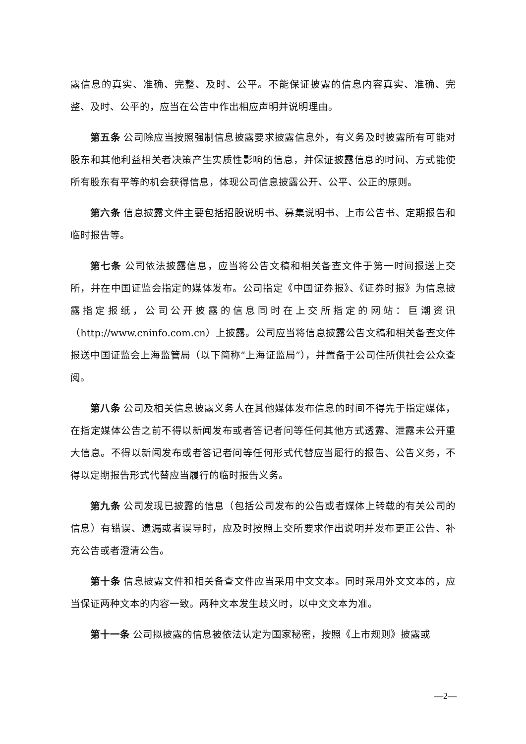露信息的真实、准确、完整、及时、公平。不能保证披露的信息内容真实、准确、完整、及时、公平的，应当在公告中作出相应声明并说明理由。
第五条 公司除应当按照强制信息披露要求披露信息外，有义务及时披露所有可能对股东和其他利益相关者决策产生实质性影响的信息，并保证披露信息的时间、方式能使所有股东有平等的机会获得信息，体现公司信息披露公开、公平、公正的原则。
第六条 信息披露文件主要包括招股说明书、募集说明书、上市公告书、定期报告和临时报告等。
第七条 公司依法披露信息，应当将公告文稿和相关备查文件于第一时间报送上交所，并在中国证监会指定的媒体发布。公司指定《中国证券报》、《证券时报》为信息披露指定报纸，公司公开披露的信息同时在上交所指定的网站：巨潮资讯（http://www.cninfo.com.cn）上披露。公司应当将信息披露公告文稿和相关备查文件报送中国证监会上海监管局（以下简称“上海证监局”），并置备于公司住所供社会公众查阅。
第八条 公司及相关信息披露义务人在其他媒体发布信息的时间不得先于指定媒体，在指定媒体公告之前不得以新闻发布或者答记者问等任何其他方式透露、泄露未公开重大信息。不得以新闻发布或者答记者问等任何形式代替应当履行的报告、公告义务，不得以定期报告形式代替应当履行的临时报告义务。
第九条 公司发现已披露的信息（包括公司发布的公告或者媒体上转载的有关公司的信息）有错误、遗漏或者误导时，应及时按照上交所要求作出说明并发布更正公告、补充公告或者澄清公告。
第十条 信息披露文件和相关备查文件应当采用中文文本。同时采用外文文本的，应当保证两种文本的内容一致。两种文本发生歧义时，以中文文本为准。
第十一条 公司拟披露的信息被依法认定为国家秘密，按照《上市规则》披露或
—2—